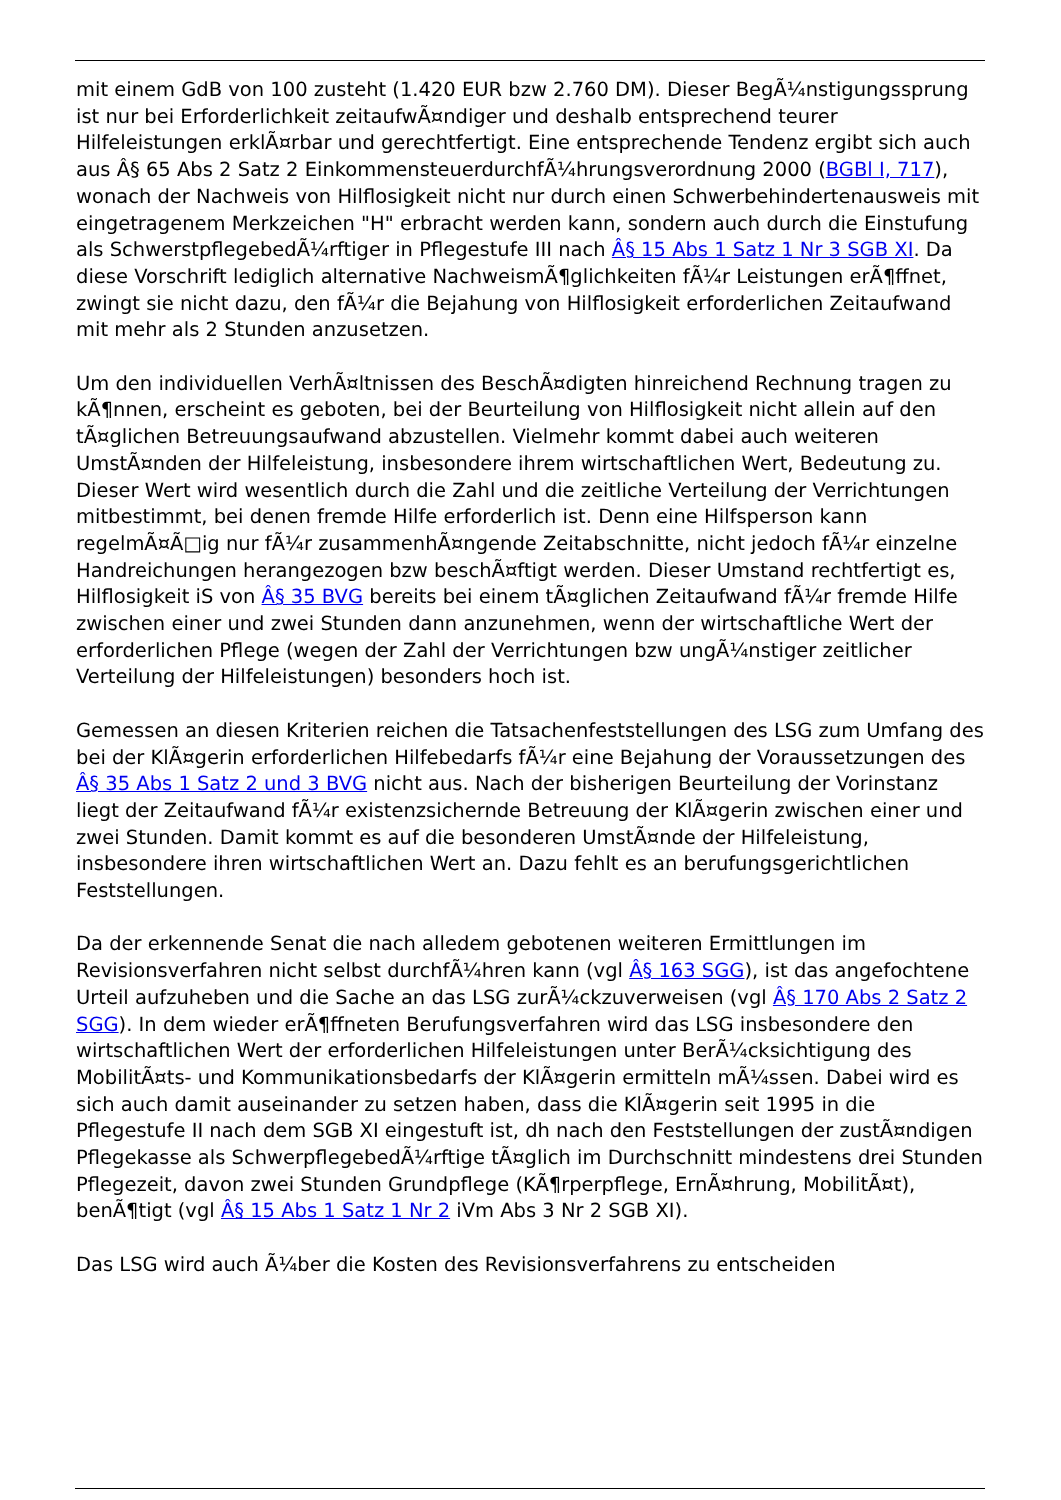mit einem GdB von 100 zusteht (1.420 EUR bzw 2.760 DM). Dieser BegÃ¼nstigungssprung ist nur bei Erforderlichkeit zeitaufwÃ¤ndiger und deshalb entsprechend teurer Hilfeleistungen erklÃ¤rbar und gerechtfertigt. Eine entsprechende Tendenz ergibt sich auch aus Â§ 65 Abs 2 Satz 2 EinkommensteuerdurchfÃ¼hrungsverordnung 2000 (BGBl I, 717), wonach der Nachweis von Hilflosigkeit nicht nur durch einen Schwerbehindertenausweis mit eingetragenem Merkzeichen "H" erbracht werden kann, sondern auch durch die Einstufung als SchwerstpflegebedÃ¼rftiger in Pflegestufe III nach Â§ 15 Abs 1 Satz 1 Nr 3 SGB XI. Da diese Vorschrift lediglich alternative NachweismÃ¶glichkeiten fÃ¼r Leistungen erÃ¶ffnet, zwingt sie nicht dazu, den fÃ¼r die Bejahung von Hilflosigkeit erforderlichen Zeitaufwand mit mehr als 2 Stunden anzusetzen.
Um den individuellen VerhÃ¤ltnissen des BeschÃ¤digten hinreichend Rechnung tragen zu kÃ¶nnen, erscheint es geboten, bei der Beurteilung von Hilflosigkeit nicht allein auf den tÃ¤glichen Betreuungsaufwand abzustellen. Vielmehr kommt dabei auch weiteren UmstÃ¤nden der Hilfeleistung, insbesondere ihrem wirtschaftlichen Wert, Bedeutung zu. Dieser Wert wird wesentlich durch die Zahl und die zeitliche Verteilung der Verrichtungen mitbestimmt, bei denen fremde Hilfe erforderlich ist. Denn eine Hilfsperson kann regelmÃ¤Ã□ig nur fÃ¼r zusammenhÃ¤ngende Zeitabschnitte, nicht jedoch fÃ¼r einzelne Handreichungen herangezogen bzw beschÃ¤ftigt werden. Dieser Umstand rechtfertigt es, Hilflosigkeit iS von Â§ 35 BVG bereits bei einem tÃ¤glichen Zeitaufwand fÃ¼r fremde Hilfe zwischen einer und zwei Stunden dann anzunehmen, wenn der wirtschaftliche Wert der erforderlichen Pflege (wegen der Zahl der Verrichtungen bzw ungÃ¼nstiger zeitlicher Verteilung der Hilfeleistungen) besonders hoch ist.
Gemessen an diesen Kriterien reichen die Tatsachenfeststellungen des LSG zum Umfang des bei der KlÃ¤gerin erforderlichen Hilfebedarfs fÃ¼r eine Bejahung der Voraussetzungen des Â§ 35 Abs 1 Satz 2 und 3 BVG nicht aus. Nach der bisherigen Beurteilung der Vorinstanz liegt der Zeitaufwand fÃ¼r existenzsichernde Betreuung der KlÃ¤gerin zwischen einer und zwei Stunden. Damit kommt es auf die besonderen UmstÃ¤nde der Hilfeleistung, insbesondere ihren wirtschaftlichen Wert an. Dazu fehlt es an berufungsgerichtlichen Feststellungen.
Da der erkennende Senat die nach alledem gebotenen weiteren Ermittlungen im Revisionsverfahren nicht selbst durchfÃ¼hren kann (vgl Â§ 163 SGG), ist das angefochtene Urteil aufzuheben und die Sache an das LSG zurÃ¼ckzuverweisen (vgl Â§ 170 Abs 2 Satz 2 SGG). In dem wieder erÃ¶ffneten Berufungsverfahren wird das LSG insbesondere den wirtschaftlichen Wert der erforderlichen Hilfeleistungen unter BerÃ¼cksichtigung des MobilitÃ¤ts- und Kommunikationsbedarfs der KlÃ¤gerin ermitteln mÃ¼ssen. Dabei wird es sich auch damit auseinander zu setzen haben, dass die KlÃ¤gerin seit 1995 in die Pflegestufe II nach dem SGB XI eingestuft ist, dh nach den Feststellungen der zustÃ¤ndigen Pflegekasse als SchwerpflegebedÃ¼rftige tÃ¤glich im Durchschnitt mindestens drei Stunden Pflegezeit, davon zwei Stunden Grundpflege (KÃ¶rperpflege, ErnÃ¤hrung, MobilitÃ¤t), benÃ¶tigt (vgl Â§ 15 Abs 1 Satz 1 Nr 2 iVm Abs 3 Nr 2 SGB XI).
Das LSG wird auch Ã¼ber die Kosten des Revisionsverfahrens zu entscheiden